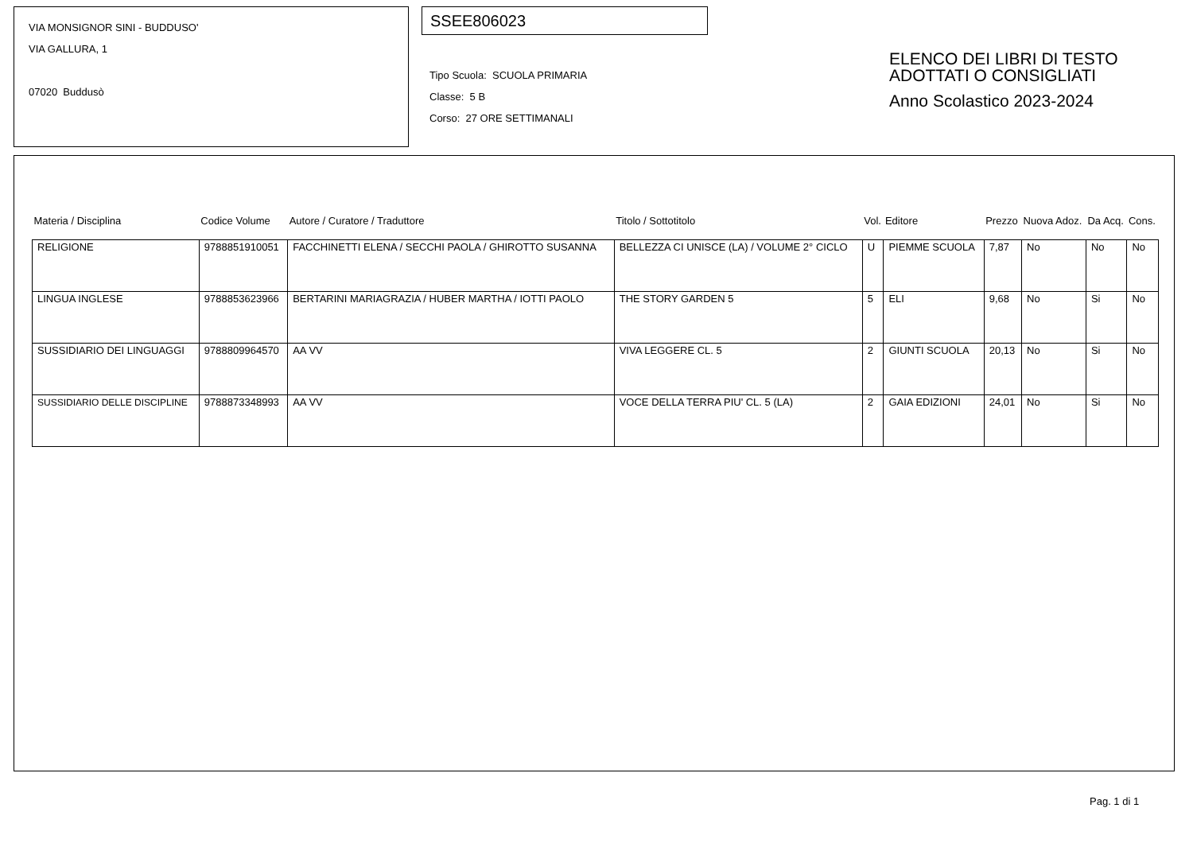VIA MONSIGNOR SINI - BUDDUSO'
VIA GALLURA, 1
07020 Buddusò
SSEE806023
Tipo Scuola: SCUOLA PRIMARIA
Classe: 5 B
Corso: 27 ORE SETTIMANALI
ELENCO DEI LIBRI DI TESTO
ADOTTATI O CONSIGLIATI
Anno Scolastico 2023-2024
| Materia / Disciplina | Codice Volume | Autore / Curatore / Traduttore | Titolo / Sottotitolo | Vol. | Editore | Prezzo | Nuova Adoz. | Da Acq. | Cons. |
| --- | --- | --- | --- | --- | --- | --- | --- | --- | --- |
| RELIGIONE | 9788851910051 | FACCHINETTI ELENA / SECCHI PAOLA / GHIROTTO SUSANNA | BELLEZZA CI UNISCE (LA) / VOLUME 2° CICLO | U | PIEMME SCUOLA | 7,87 | No | No | No |
| LINGUA INGLESE | 9788853623966 | BERTARINI MARIAGRAZIA / HUBER MARTHA / IOTTI PAOLO | THE STORY GARDEN 5 | 5 | ELI | 9,68 | No | Si | No |
| SUSSIDIARIO DEI LINGUAGGI | 9788809964570 | AA VV | VIVA LEGGERE CL. 5 | 2 | GIUNTI SCUOLA | 20,13 | No | Si | No |
| SUSSIDIARIO DELLE DISCIPLINE | 9788873348993 | AA VV | VOCE DELLA TERRA PIU' CL. 5 (LA) | 2 | GAIA EDIZIONI | 24,01 | No | Si | No |
Pag. 1 di 1